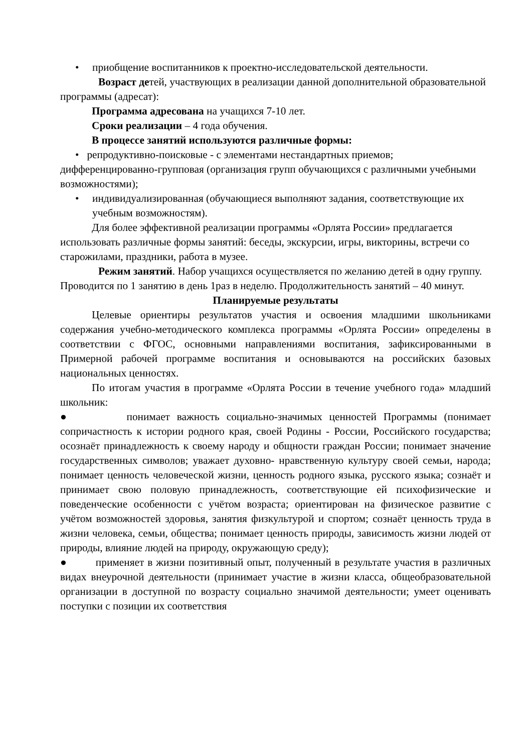• приобщение воспитанников к проектно-исследовательской деятельности.
Возраст детей, участвующих в реализации данной дополнительной образовательной программы (адресат):
Программа адресована на учащихся 7-10 лет.
Сроки реализации – 4 года обучения.
В процессе занятий используются различные формы:
• репродуктивно-поисковые - с элементами нестандартных приемов; дифференцированно-групповая (организация групп обучающихся с различными учебными возможностями);
• индивидуализированная (обучающиеся выполняют задания, соответствующие их учебным возможностям).
Для более эффективной реализации программы «Орлята России» предлагается использовать различные формы занятий: беседы, экскурсии, игры, викторины, встречи со старожилами, праздники, работа в музее.
Режим занятий. Набор учащихся осуществляется по желанию детей в одну группу. Проводится по 1 занятию в день 1раз в неделю. Продолжительность занятий – 40 минут.
Планируемые результаты
Целевые ориентиры результатов участия и освоения младшими школьниками содержания учебно-методического комплекса программы «Орлята России» определены в соответствии с ФГОС, основными направлениями воспитания, зафиксированными в Примерной рабочей программе воспитания и основываются на российских базовых национальных ценностях.
По итогам участия в программе «Орлята России в течение учебного года» младший школьник:
● понимает важность социально-значимых ценностей Программы (понимает сопричастность к истории родного края, своей Родины - России, Российского государства; осознаёт принадлежность к своему народу и общности граждан России; понимает значение государственных символов; уважает духовно- нравственную культуру своей семьи, народа; понимает ценность человеческой жизни, ценность родного языка, русского языка; сознаёт и принимает свою половую принадлежность, соответствующие ей психофизические и поведенческие особенности с учётом возраста; ориентирован на физическое развитие с учётом возможностей здоровья, занятия физкультурой и спортом; сознаёт ценность труда в жизни человека, семьи, общества; понимает ценность природы, зависимость жизни людей от природы, влияние людей на природу, окружающую среду);
● применяет в жизни позитивный опыт, полученный в результате участия в различных видах внеурочной деятельности (принимает участие в жизни класса, общеобразовательной организации в доступной по возрасту социально значимой деятельности; умеет оценивать поступки с позиции их соответствия